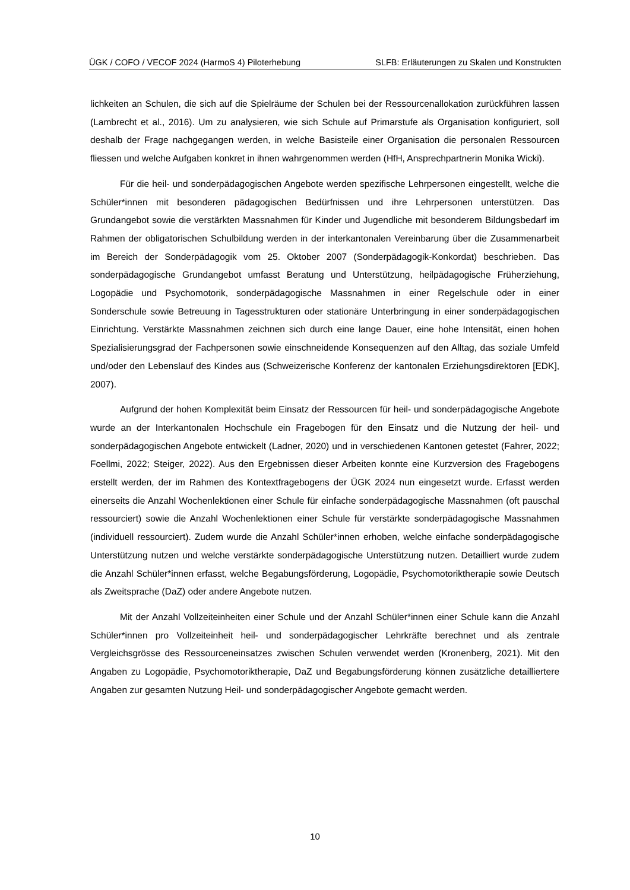ÜGK / COFO / VECOF 2024 (HarmoS 4) Piloterhebung SLFB: Erläuterungen zu Skalen und Konstrukten
lichkeiten an Schulen, die sich auf die Spielräume der Schulen bei der Ressourcenallokation zurückführen lassen (Lambrecht et al., 2016). Um zu analysieren, wie sich Schule auf Primarstufe als Organisation konfiguriert, soll deshalb der Frage nachgegangen werden, in welche Basisteile einer Organisation die personalen Ressourcen fliessen und welche Aufgaben konkret in ihnen wahrgenommen werden (HfH, Ansprechpartnerin Monika Wicki).
Für die heil- und sonderpädagogischen Angebote werden spezifische Lehrpersonen eingestellt, welche die Schüler*innen mit besonderen pädagogischen Bedürfnissen und ihre Lehrpersonen unterstützen. Das Grundangebot sowie die verstärkten Massnahmen für Kinder und Jugendliche mit besonderem Bildungsbedarf im Rahmen der obligatorischen Schulbildung werden in der interkantonalen Vereinbarung über die Zusammenarbeit im Bereich der Sonderpädagogik vom 25. Oktober 2007 (Sonderpädagogik-Konkordat) beschrieben. Das sonderpädagogische Grundangebot umfasst Beratung und Unterstützung, heilpädagogische Früherziehung, Logopädie und Psychomotorik, sonderpädagogische Massnahmen in einer Regelschule oder in einer Sonderschule sowie Betreuung in Tagesstrukturen oder stationäre Unterbringung in einer sonderpädagogischen Einrichtung. Verstärkte Massnahmen zeichnen sich durch eine lange Dauer, eine hohe Intensität, einen hohen Spezialisierungsgrad der Fachpersonen sowie einschneidende Konsequenzen auf den Alltag, das soziale Umfeld und/oder den Lebenslauf des Kindes aus (Schweizerische Konferenz der kantonalen Erziehungsdirektoren [EDK], 2007).
Aufgrund der hohen Komplexität beim Einsatz der Ressourcen für heil- und sonderpädagogische Angebote wurde an der Interkantonalen Hochschule ein Fragebogen für den Einsatz und die Nutzung der heil- und sonderpädagogischen Angebote entwickelt (Ladner, 2020) und in verschiedenen Kantonen getestet (Fahrer, 2022; Foellmi, 2022; Steiger, 2022). Aus den Ergebnissen dieser Arbeiten konnte eine Kurzversion des Fragebogens erstellt werden, der im Rahmen des Kontextfragebogens der ÜGK 2024 nun eingesetzt wurde. Erfasst werden einerseits die Anzahl Wochenlektionen einer Schule für einfache sonderpädagogische Massnahmen (oft pauschal ressourciert) sowie die Anzahl Wochenlektionen einer Schule für verstärkte sonderpädagogische Massnahmen (individuell ressourciert). Zudem wurde die Anzahl Schüler*innen erhoben, welche einfache sonderpädagogische Unterstützung nutzen und welche verstärkte sonderpädagogische Unterstützung nutzen. Detailliert wurde zudem die Anzahl Schüler*innen erfasst, welche Begabungsförderung, Logopädie, Psychomotoriktherapie sowie Deutsch als Zweitsprache (DaZ) oder andere Angebote nutzen.
Mit der Anzahl Vollzeiteinheiten einer Schule und der Anzahl Schüler*innen einer Schule kann die Anzahl Schüler*innen pro Vollzeiteinheit heil- und sonderpädagogischer Lehrkräfte berechnet und als zentrale Vergleichsgrösse des Ressourceneinsatzes zwischen Schulen verwendet werden (Kronenberg, 2021). Mit den Angaben zu Logopädie, Psychomotoriktherapie, DaZ und Begabungsförderung können zusätzliche detailliertere Angaben zur gesamten Nutzung Heil- und sonderpädagogischer Angebote gemacht werden.
10